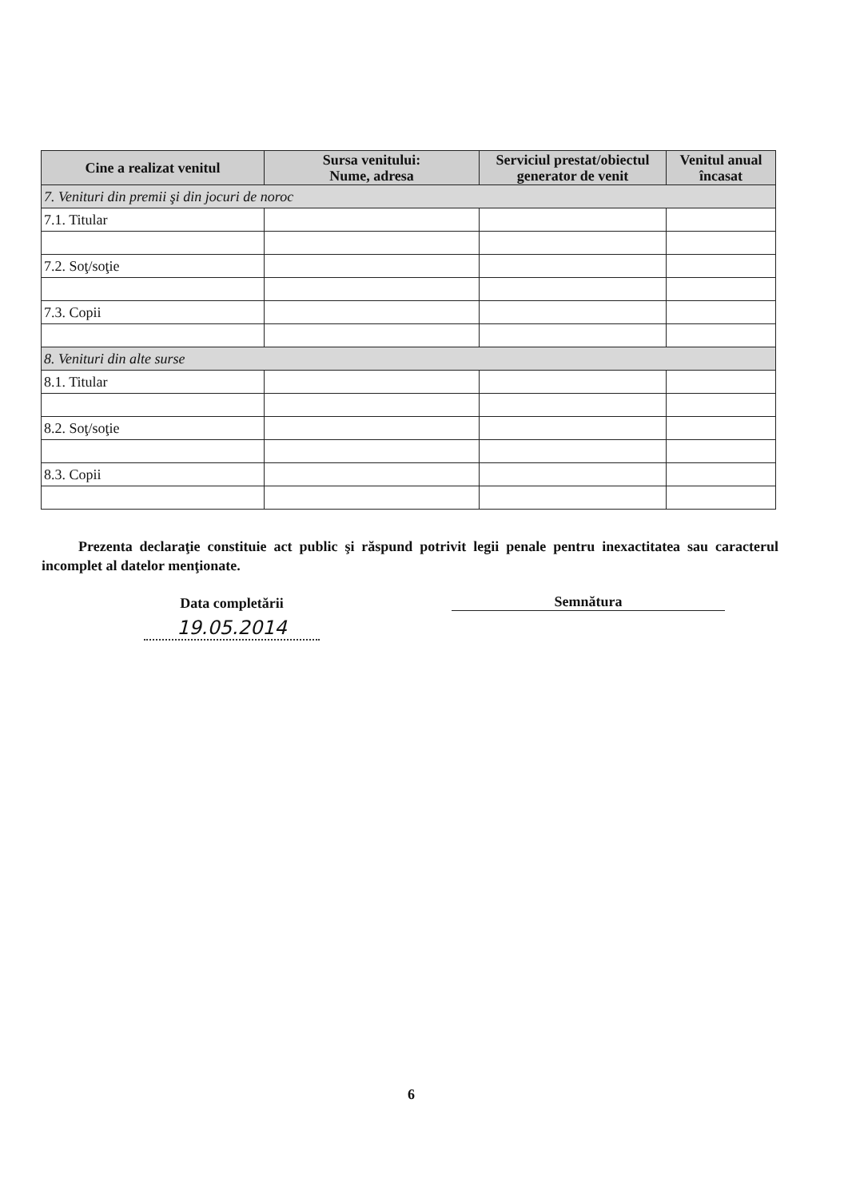| Cine a realizat venitul | Sursa venitului: Nume, adresa | Serviciul prestat/obiectul generator de venit | Venitul anual încasat |
| --- | --- | --- | --- |
| 7. Venituri din premii şi din jocuri de noroc | | | |
| 7.1. Titular | | | |
| 7.2. Soţ/soţie | | | |
| 7.3. Copii | | | |
| 8. Venituri din alte surse | | | |
| 8.1. Titular | | | |
| 8.2. Soţ/soţie | | | |
| 8.3. Copii | | | |
Prezenta declaraţie constituie act public şi răspund potrivit legii penale pentru inexactitatea sau caracterul incomplet al datelor menţionate.
Data completării
19.05.2014
Semnătura
6